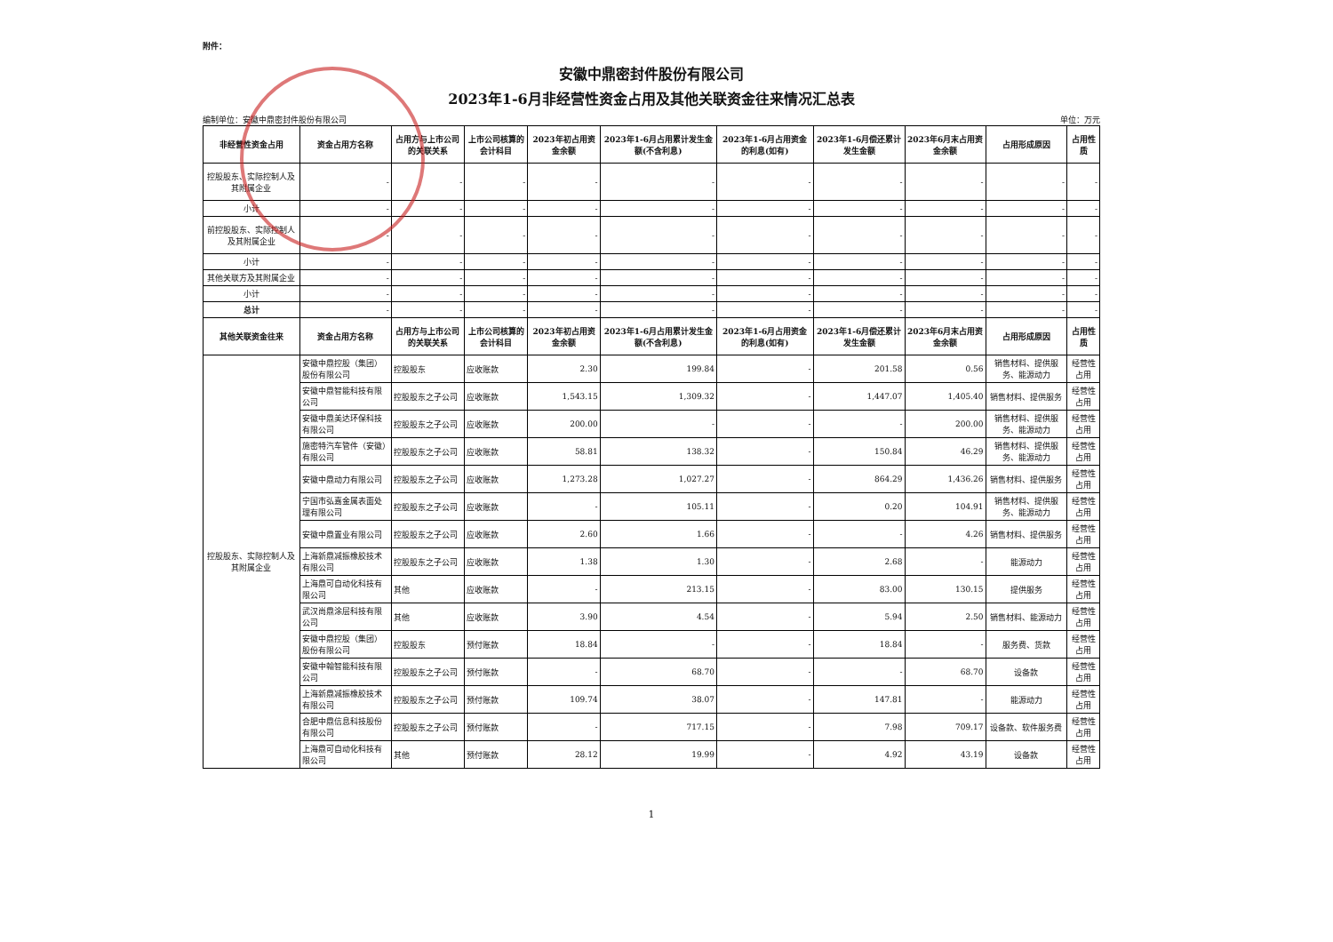附件：
安徽中鼎密封件股份有限公司
2023年1-6月非经营性资金占用及其他关联资金往来情况汇总表
编制单位：安徽中鼎密封件股份有限公司 单位：万元
| 非经营性资金占用 | 资金占用方名称 | 占用方与上市公司的关联关系 | 上市公司核算的会计科目 | 2023年初占用资金余额 | 2023年1-6月占用累计发生金额(不含利息) | 2023年1-6月占用资金的利息(如有) | 2023年1-6月偿还累计发生金额 | 2023年6月末占用资金余额 | 占用形成原因 | 占用性质 |
| --- | --- | --- | --- | --- | --- | --- | --- | --- | --- | --- |
| 控股股东、实际控制人及其附属企业 | - | - | - | - | - | - | - | - | - | - |
| 小计 | - | - | - | - | - | - | - | - | - | - |
| 前控股股东、实际控制人及其附属企业 | - | - | - | - | - | - | - | - | - | - |
| 小计 | - | - | - | - | - | - | - | - | - | - |
| 其他关联方及其附属企业 | - | - | - | - | - | - | - | - | - | - |
| 小计 | - | - | - | - | - | - | - | - | - | - |
| 总计 | - | - | - | - | - | - | - | - | - | - |
| 其他关联资金往来 | 资金占用方名称 | 占用方与上市公司的关联关系 | 上市公司核算的会计科目 | 2023年初占用资金余额 | 2023年1-6月占用累计发生金额(不含利息) | 2023年1-6月占用资金的利息(如有) | 2023年1-6月偿还累计发生金额 | 2023年6月末占用资金余额 | 占用形成原因 | 占用性质 |
| 控股股东、实际控制人及其附属企业 | 安徽中鼎控股（集团）股份有限公司 | 控股股东 | 应收账款 | 2.30 | 199.84 | - | 201.58 | 0.56 | 销售材料、提供服务、能源动力 | 经营性占用 |
| | 安徽中鼎智能科技有限公司 | 控股股东之子公司 | 应收账款 | 1,543.15 | 1,309.32 | - | 1,447.07 | 1,405.40 | 销售材料、提供服务 | 经营性占用 |
| | 安徽中鼎美达环保科技有限公司 | 控股股东之子公司 | 应收账款 | 200.00 | - | - | - | 200.00 | 销售材料、提供服务、能源动力 | 经营性占用 |
| | 施密特汽车管件（安徽）有限公司 | 控股股东之子公司 | 应收账款 | 58.81 | 138.32 | - | 150.84 | 46.29 | 销售材料、提供服务、能源动力 | 经营性占用 |
| | 安徽中鼎动力有限公司 | 控股股东之子公司 | 应收账款 | 1,273.28 | 1,027.27 | - | 864.29 | 1,436.26 | 销售材料、提供服务 | 经营性占用 |
| | 宁国市弘嘉金属表面处理有限公司 | 控股股东之子公司 | 应收账款 | - | 105.11 | - | 0.20 | 104.91 | 销售材料、提供服务、能源动力 | 经营性占用 |
| | 安徽中鼎置业有限公司 | 控股股东之子公司 | 应收账款 | 2.60 | 1.66 | - | - | 4.26 | 销售材料、提供服务 | 经营性占用 |
| | 上海新鼎减振橡胶技术有限公司 | 控股股东之子公司 | 应收账款 | 1.38 | 1.30 | - | 2.68 | - | 能源动力 | 经营性占用 |
| | 上海鼎可自动化科技有限公司 | 其他 | 应收账款 | - | 213.15 | - | 83.00 | 130.15 | 提供服务 | 经营性占用 |
| | 武汉尚鼎涂层科技有限公司 | 其他 | 应收账款 | 3.90 | 4.54 | - | 5.94 | 2.50 | 销售材料、能源动力 | 经营性占用 |
| | 安徽中鼎控股（集团）股份有限公司 | 控股股东 | 预付账款 | 18.84 | - | - | 18.84 | - | 服务费、货款 | 经营性占用 |
| | 安徽中翰智能科技有限公司 | 控股股东之子公司 | 预付账款 | - | 68.70 | - | - | 68.70 | 设备款 | 经营性占用 |
| | 上海新鼎减振橡胶技术有限公司 | 控股股东之子公司 | 预付账款 | 109.74 | 38.07 | - | 147.81 | - | 能源动力 | 经营性占用 |
| | 合肥中鼎信息科技股份有限公司 | 控股股东之子公司 | 预付账款 | - | 717.15 | - | 7.98 | 709.17 | 设备款、软件服务费 | 经营性占用 |
| | 上海鼎可自动化科技有限公司 | 其他 | 预付账款 | 28.12 | 19.99 | - | 4.92 | 43.19 | 设备款 | 经营性占用 |
1